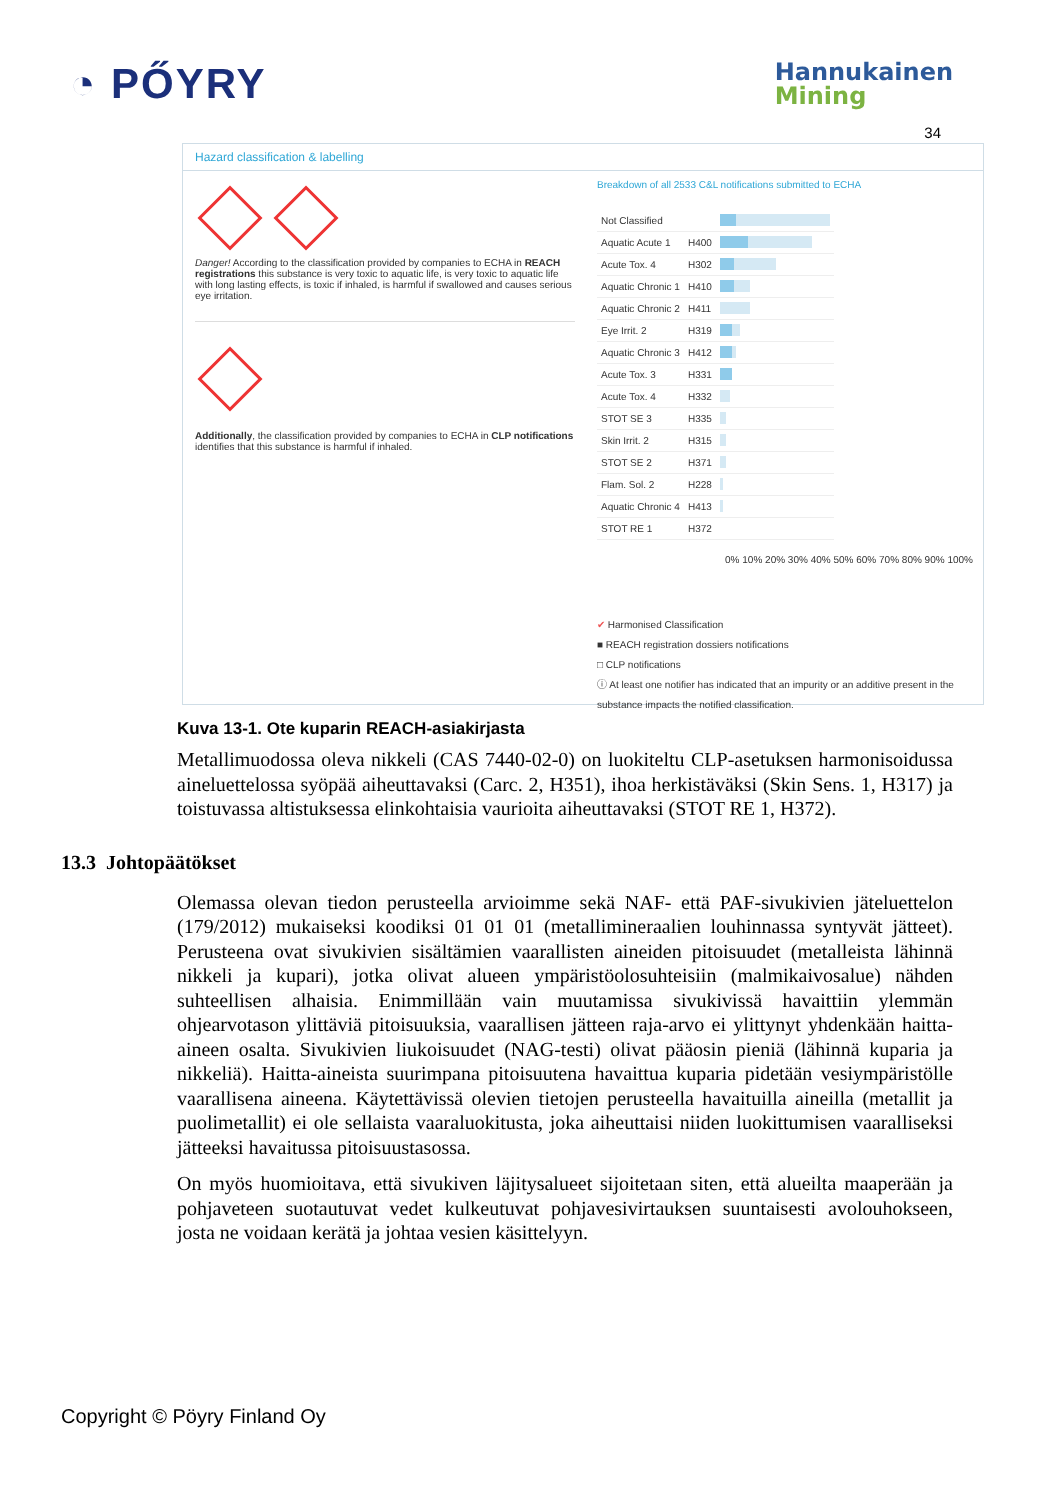◔ PŐYRY
Hannukainen
Mining
34
Hazard classification & labelling
Danger! According to the classification provided by companies to ECHA in REACH registrations this substance is very toxic to aquatic life, is very toxic to aquatic life with long lasting effects, is toxic if inhaled, is harmful if swallowed and causes serious eye irritation.
Additionally, the classification provided by companies to ECHA in CLP notifications identifies that this substance is harmful if inhaled.
Breakdown of all 2533 C&L notifications submitted to ECHA
| Not Classified | | |
| Aquatic Acute 1 | H400 | |
| Acute Tox. 4 | H302 | |
| Aquatic Chronic 1 | H410 | |
| Aquatic Chronic 2 | H411 | |
| Eye Irrit. 2 | H319 | |
| Aquatic Chronic 3 | H412 | |
| Acute Tox. 3 | H331 | |
| Acute Tox. 4 | H332 | |
| STOT SE 3 | H335 | |
| Skin Irrit. 2 | H315 | |
| STOT SE 2 | H371 | |
| Flam. Sol. 2 | H228 | |
| Aquatic Chronic 4 | H413 | |
| STOT RE 1 | H372 | |
0% 10% 20% 30% 40% 50% 60% 70% 80% 90% 100%
✔ Harmonised Classification
■ REACH registration dossiers notifications
□ CLP notifications
ⓘ At least one notifier has indicated that an impurity or an additive present in the substance impacts the notified classification.
Kuva 13-1. Ote kuparin REACH-asiakirjasta
Metallimuodossa oleva nikkeli (CAS 7440-02-0) on luokiteltu CLP-asetuksen harmoni­soidussa aineluettelossa syöpää aiheuttavaksi (Carc. 2, H351), ihoa herkistäväksi (Skin Sens. 1, H317) ja toistuvassa altistuksessa elinkohtaisia vaurioita aiheuttavaksi (STOT RE 1, H372).
13.3 Johtopäätökset
Olemassa olevan tiedon perusteella arvioimme sekä NAF- että PAF-sivukivien jäteluet­telon (179/2012) mukaiseksi koodiksi 01 01 01 (metallimineraalien louhinnassa synty­vät jätteet). Perusteena ovat sivukivien sisältämien vaarallisten aineiden pitoisuudet (metalleista lähinnä nikkeli ja kupari), jotka olivat alueen ympäristöolosuhteisiin (mal­mikaivosalue) nähden suhteellisen alhaisia. Enimmillään vain muutamissa sivukivissä havaittiin ylemmän ohjearvotason ylittäviä pitoisuuksia, vaarallisen jätteen raja-arvo ei ylittynyt yhdenkään haitta-aineen osalta. Sivukivien liukoisuudet (NAG-testi) olivat pääosin pieniä (lähinnä kuparia ja nikkeliä). Haitta-aineista suurimpana pitoisuutena ha­vaittua kuparia pidetään vesiympäristölle vaarallisena aineena. Käytettävissä olevien tie­tojen perusteella havaituilla aineilla (metallit ja puolimetallit) ei ole sellaista vaaraluoki­tusta, joka aiheuttaisi niiden luokittumisen vaaralliseksi jätteeksi havaitussa pitoisuusta­sossa.
On myös huomioitava, että sivukiven läjitysalueet sijoitetaan siten, että alueilta maape­rään ja pohjaveteen suotautuvat vedet kulkeutuvat pohjavesivirtauksen suuntaisesti avo­louhokseen, josta ne voidaan kerätä ja johtaa vesien käsittelyyn.
Copyright © Pöyry Finland Oy